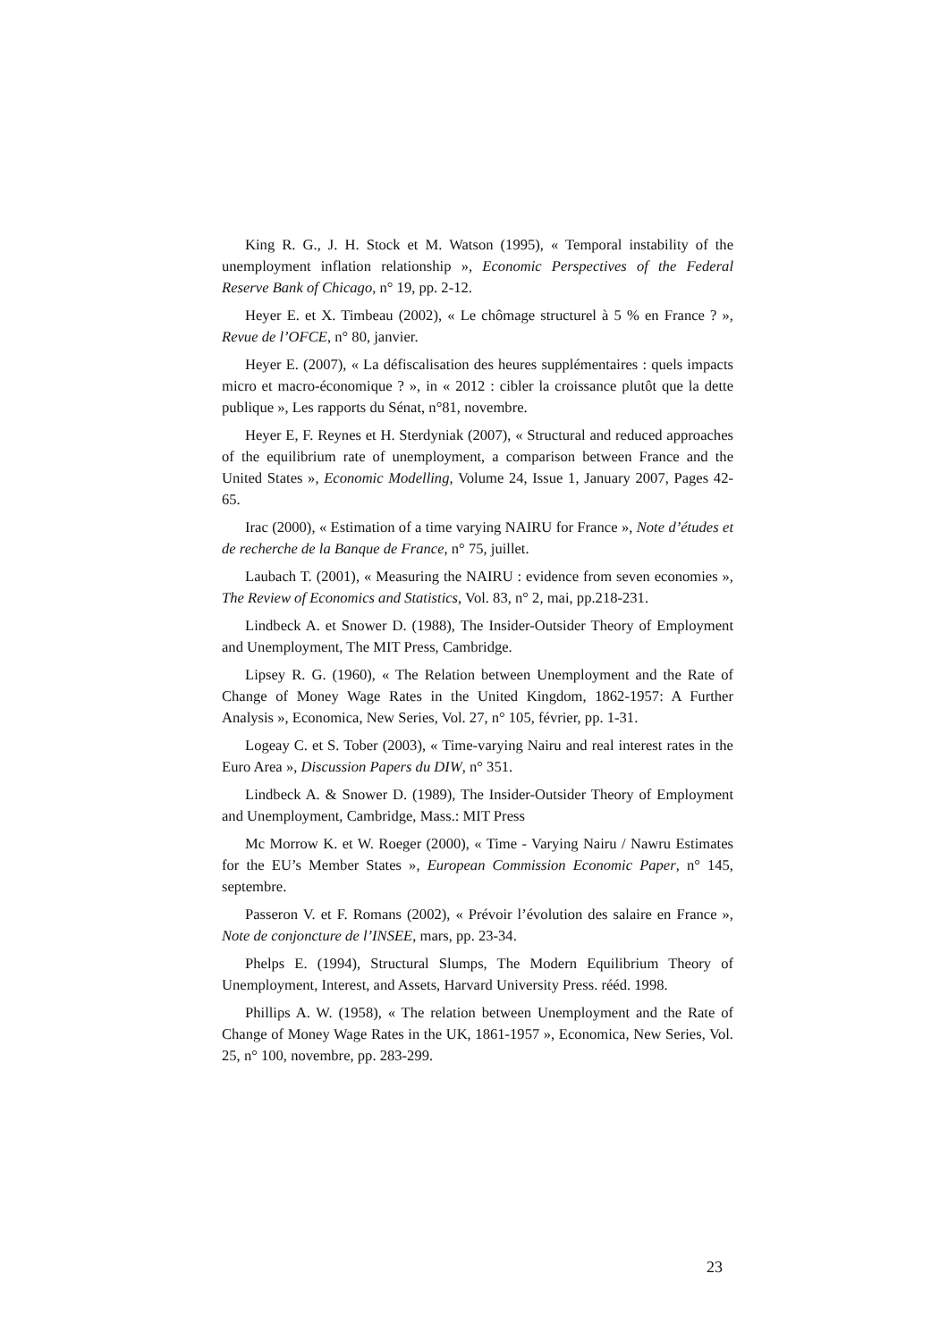King R. G., J. H. Stock et M. Watson (1995), « Temporal instability of the unemployment inflation relationship », Economic Perspectives of the Federal Reserve Bank of Chicago, n° 19, pp. 2-12.
Heyer E. et X. Timbeau (2002), « Le chômage structurel à 5 % en France ? », Revue de l’OFCE, n° 80, janvier.
Heyer E. (2007), « La défiscalisation des heures supplémentaires : quels impacts micro et macro-économique ? », in « 2012 : cibler la croissance plutôt que la dette publique », Les rapports du Sénat, n°81, novembre.
Heyer E, F. Reynes et H. Sterdyniak (2007), « Structural and reduced approaches of the equilibrium rate of unemployment, a comparison between France and the United States », Economic Modelling, Volume 24, Issue 1, January 2007, Pages 42-65.
Irac (2000), « Estimation of a time varying NAIRU for France », Note d’études et de recherche de la Banque de France, n° 75, juillet.
Laubach T. (2001), « Measuring the NAIRU : evidence from seven economies », The Review of Economics and Statistics, Vol. 83, n° 2, mai, pp.218-231.
Lindbeck A. et Snower D. (1988), The Insider-Outsider Theory of Employment and Unemployment, The MIT Press, Cambridge.
Lipsey R. G. (1960), « The Relation between Unemployment and the Rate of Change of Money Wage Rates in the United Kingdom, 1862-1957: A Further Analysis », Economica, New Series, Vol. 27, n° 105, février, pp. 1-31.
Logeay C. et S. Tober (2003), « Time-varying Nairu and real interest rates in the Euro Area », Discussion Papers du DIW, n° 351.
Lindbeck A. & Snower D. (1989), The Insider-Outsider Theory of Employment and Unemployment, Cambridge, Mass.: MIT Press
Mc Morrow K. et W. Roeger (2000), « Time - Varying Nairu / Nawru Estimates for the EU’s Member States », European Commission Economic Paper, n° 145, septembre.
Passeron V. et F. Romans (2002), « Prévoir l’évolution des salaire en France », Note de conjoncture de l’INSEE, mars, pp. 23-34.
Phelps E. (1994), Structural Slumps, The Modern Equilibrium Theory of Unemployment, Interest, and Assets, Harvard University Press. rééd. 1998.
Phillips A. W. (1958), « The relation between Unemployment and the Rate of Change of Money Wage Rates in the UK, 1861-1957 », Economica, New Series, Vol. 25, n° 100, novembre, pp. 283-299.
23